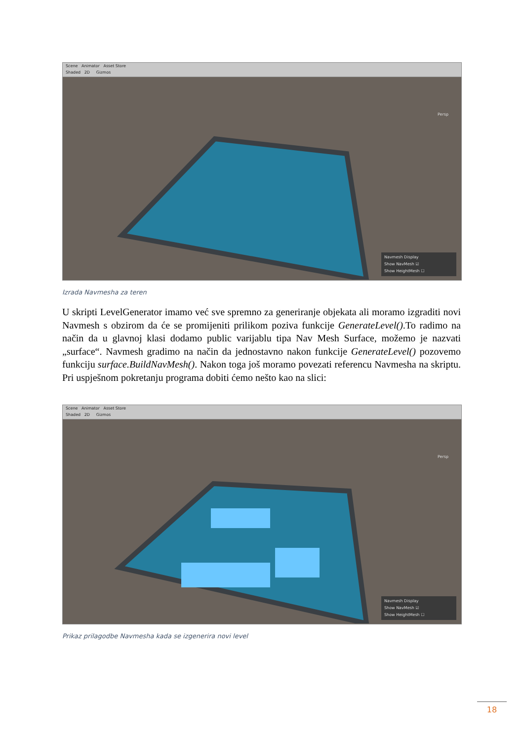Scene Animator Asset Store
Shaded 2D Gizmos
Persp
Navmesh Display
Show NavMesh ☑
Show HeightMesh ☐
Izrada Navmesha za teren
U skripti LevelGenerator imamo već sve spremno za generiranje objekata ali moramo izgraditi novi Navmesh s obzirom da će se promijeniti prilikom poziva funkcije GenerateLevel().To radimo na način da u glavnoj klasi dodamo public varijablu tipa Nav Mesh Surface, možemo je nazvati „surface“. Navmesh gradimo na način da jednostavno nakon funkcije GenerateLevel() pozovemo funkciju surface.BuildNavMesh(). Nakon toga još moramo povezati referencu Navmesha na skriptu. Pri uspješnom pokretanju programa dobiti ćemo nešto kao na slici:
Scene Animator Asset Store
Shaded 2D Gizmos
Persp
Navmesh Display
Show NavMesh ☑
Show HeightMesh ☐
Prikaz prilagodbe Navmesha kada se izgenerira novi level
18